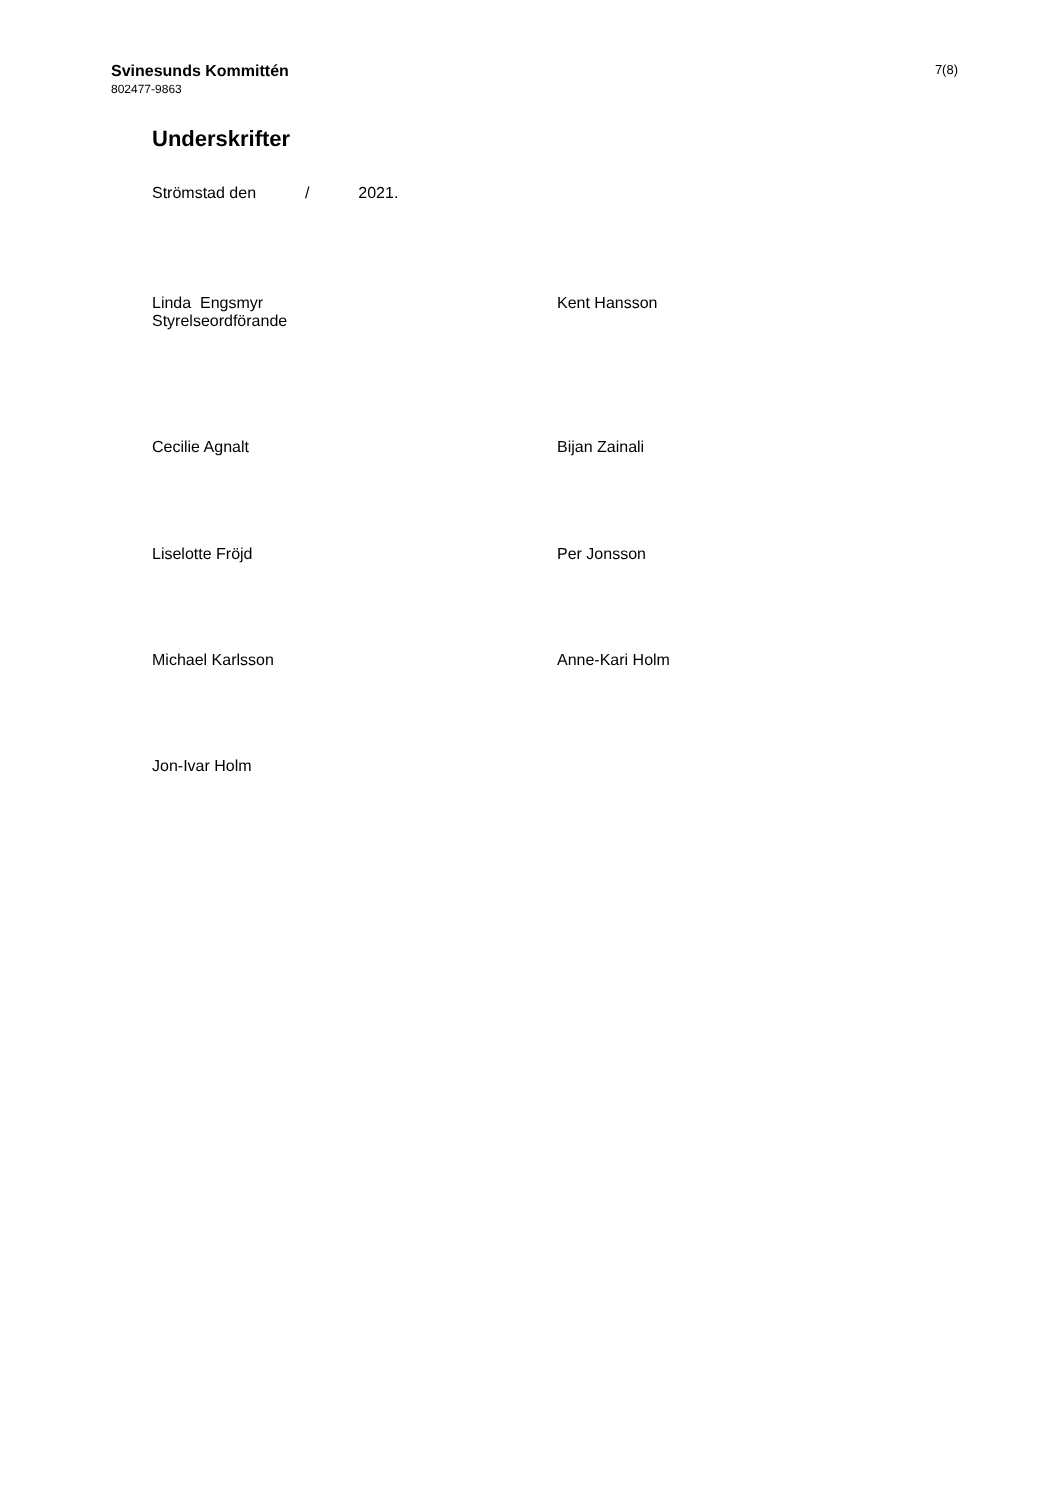Svinesunds Kommittén
802477-9863
7(8)
Underskrifter
Strömstad den / 2021.
Linda Engsmyr
Styrelseordförande
Kent Hansson
Cecilie Agnalt Bijan Zainali
Liselotte Fröjd Per Jonsson
Michael Karlsson Anne-Kari Holm
Jon-Ivar Holm